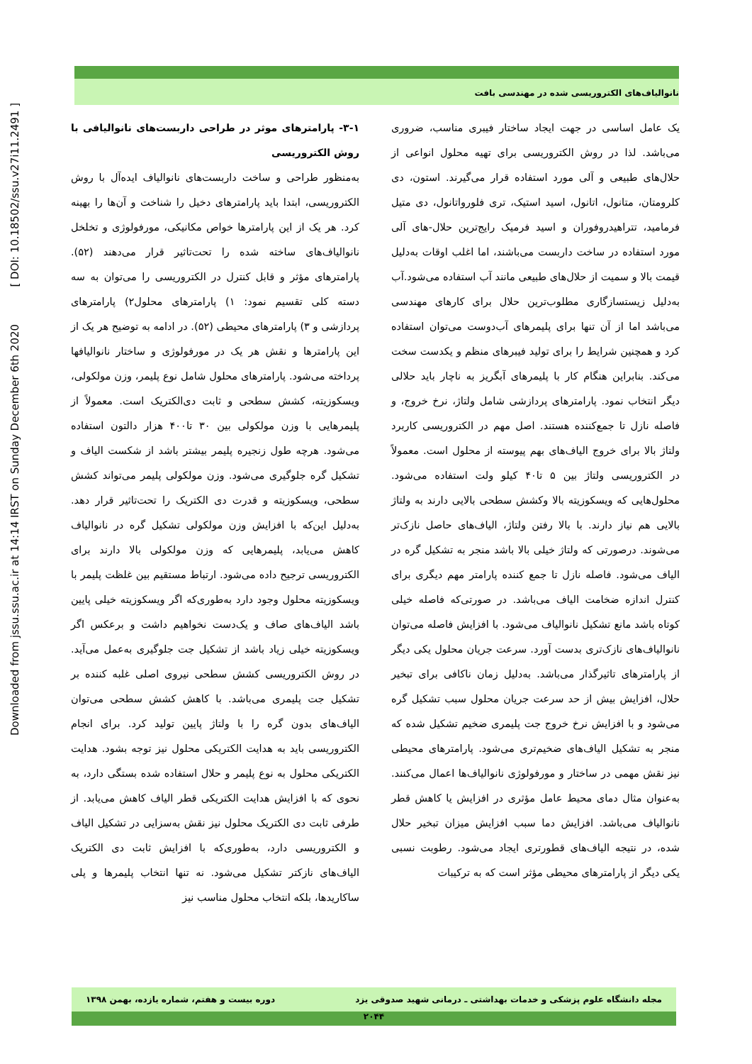Downloaded from jssu.ssu.ac.ir at 14:14 IRST on Sunday December 6th 2020 [ DOI: 10.18502/ssu.v27i11.2491 ]
نانوالیاف‌های الکتروریسی شده در مهندسی بافت
۳-۱- پارامترهای موثر در طراحی داربست‌های نانوالیافی با روش الکتروریسی
به‌منظور طراحی و ساخت داربست‌های نانوالیاف ایده‌آل با روش الکتروریسی، ابتدا باید پارامترهای دخیل را شناخت و آن‌ها را بهینه کرد. هر یک از این پارامترها خواص مکانیکی، مورفولوژی و تخلخل نانوالیاف‌های ساخته شده را تحت‌تاثیر قرار می‌دهند (۵۲). پارامترهای مؤثر و قابل کنترل در الکتروریسی را می‌توان به سه دسته کلی تقسیم نمود: ۱) پارامترهای محلول۲) پارامترهای پردازشی و ۳) پارامترهای محیطی (۵۲). در ادامه به توضیح هر یک از این پارامترها و نقش هر یک در مورفولوژی و ساختار نانوالیافها پرداخته می‌شود. پارامترهای محلول شامل نوع پلیمر، وزن مولکولی، ویسکوزیته، کشش سطحی و ثابت دی‌الکتریک است. معمولاً از پلیمرهایی با وزن مولکولی بین ۳۰ تا۴۰۰ هزار دالتون استفاده می‌شود. هرچه طول زنجیره پلیمر بیشتر باشد از شکست الیاف و تشکیل گره جلوگیری می‌شود. وزن مولکولی پلیمر می‌تواند کشش سطحی، ویسکوزیته و قدرت دی الکتریک را تحت‌تاثیر قرار دهد. به‌دلیل این‌که با افزایش وزن مولکولی تشکیل گره در نانوالیاف کاهش می‌یابد، پلیمرهایی که وزن مولکولی بالا دارند برای الکتروریسی ترجیح داده می‌شود. ارتباط مستقیم بین غلظت پلیمر با ویسکوزیته محلول وجود دارد به‌طوری‌که اگر ویسکوزیته خیلی پایین باشد الیاف‌های صاف و یک‌دست نخواهیم داشت و برعکس اگر ویسکوزیته خیلی زیاد باشد از تشکیل جت جلوگیری به‌عمل می‌آید. در روش الکتروریسی کشش سطحی نیروی اصلی غلبه کننده بر تشکیل جت پلیمری می‌باشد. با کاهش کشش سطحی می‌توان الیاف‌های بدون گره را با ولتاژ پایین تولید کرد. برای انجام الکتروریسی باید به هدایت الکتریکی محلول نیز توجه بشود. هدایت الکتریکی محلول به نوع پلیمر و حلال استفاده شده بستگی دارد، به نحوی که با افزایش هدایت الکتریکی قطر الیاف کاهش می‌یابد. از طرفی ثابت دی الکتریک محلول نیز نقش به‌سزایی در تشکیل الیاف و الکتروریسی دارد، به‌طوری‌که با افزایش ثابت دی الکتریک الیاف‌های نازکتر تشکیل می‌شود. نه تنها انتخاب پلیمرها و پلی ساکاریدها، بلکه انتخاب محلول مناسب نیز
یک عامل اساسی در جهت ایجاد ساختار فیبری مناسب، ضروری می‌باشد. لذا در روش الکتروریسی برای تهیه محلول انواعی از حلال‌های طبیعی و آلی مورد استفاده قرار می‌گیرند. استون، دی کلرومتان، متانول، اتانول، اسید استیک، تری فلورواتانول، دی متیل فرمامید، تتراهیدروفوران و اسید فرمیک رایج‌ترین حلال-های آلی مورد استفاده در ساخت داربست می‌باشند، اما اغلب اوقات به‌دلیل قیمت بالا و سمیت از حلال‌های طبیعی مانند آب استفاده می‌شود.آب به‌دلیل زیستسازگاری مطلوب‌ترین حلال برای کارهای مهندسی می‌باشد اما از آن تنها برای پلیمرهای آب‌دوست می‌توان استفاده کرد و همچنین شرایط را برای تولید فیبرهای منظم و یکدست سخت می‌کند. بنابراین هنگام کار با پلیمرهای آبگریز به ناچار باید حلالی دیگر انتخاب نمود. پارامترهای پردازشی شامل ولتاژ، نرخ خروج، و فاصله نازل تا جمع‌کننده هستند. اصل مهم در الکتروریسی کاربرد ولتاژ بالا برای خروج الیاف‌های بهم پیوسته از محلول است. معمولاً در الکتروریسی ولتاژ بین ۵ تا۴۰ کیلو ولت استفاده می‌شود. محلول‌هایی که ویسکوزیته بالا وکشش سطحی بالایی دارند به ولتاژ بالایی هم نیاز دارند. با بالا رفتن ولتاژ، الیاف‌های حاصل نازک‌تر می‌شوند. درصورتی که ولتاژ خیلی بالا باشد منجر به تشکیل گره در الیاف می‌شود. فاصله نازل تا جمع کننده پارامتر مهم دیگری برای کنترل اندازه ضخامت الیاف می‌باشد. در صورتی‌که فاصله خیلی کوتاه باشد مانع تشکیل نانوالیاف می‌شود. با افزایش فاصله می‌توان نانوالیاف‌های نازک‌تری بدست آورد. سرعت جریان محلول یکی دیگر از پارامترهای تاثیرگذار می‌باشد. به‌دلیل زمان ناکافی برای تبخیر حلال، افزایش بیش از حد سرعت جریان محلول سبب تشکیل گره می‌شود و با افزایش نرخ خروج جت پلیمری ضخیم تشکیل شده که منجر به تشکیل الیاف‌های ضخیم‌تری می‌شود. پارامترهای محیطی نیز نقش مهمی در ساختار و مورفولوژی نانوالیاف‌ها اعمال می‌کنند. به‌عنوان مثال دمای محیط عامل مؤثری در افزایش یا کاهش قطر نانوالیاف می‌باشد. افزایش دما سبب افزایش میزان تبخیر حلال شده، در نتیجه الیاف‌های قطورتری ایجاد می‌شود. رطوبت نسبی یکی دیگر از پارامترهای محیطی مؤثر است که به ترکیبات
مجله دانشگاه علوم پزشکی و خدمات بهداشتی ـ درمانی شهید صدوقی یزد دوره بیست و هفتم، شماره یازده، بهمن ۱۳۹۸
۲۰۴۴